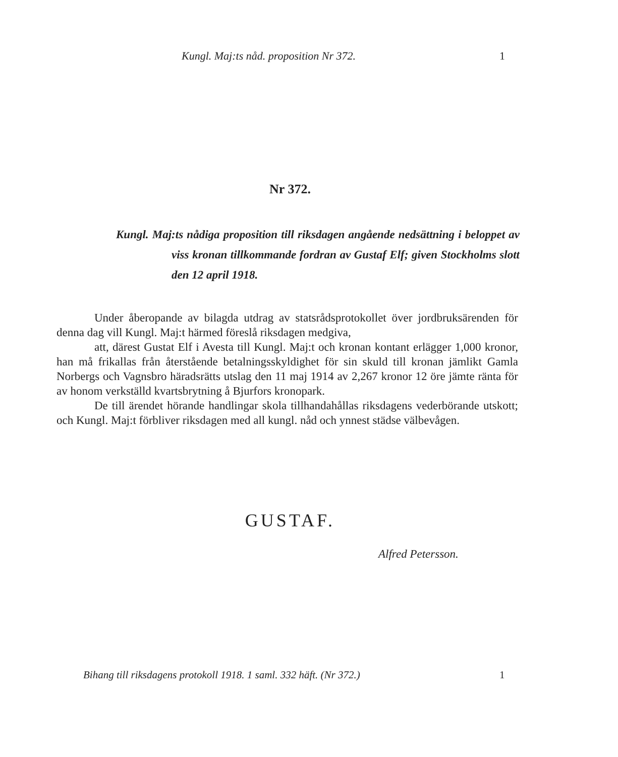Kungl. Maj:ts nåd. proposition Nr 372. 1
Nr 372.
Kungl. Maj:ts nådiga proposition till riksdagen angående nedsättning i beloppet av viss kronan tillkommande fordran av Gustaf Elf; given Stockholms slott den 12 april 1918.
Under åberopande av bilagda utdrag av statsrådsprotokollet över jordbruksärenden för denna dag vill Kungl. Maj:t härmed föreslå riksdagen medgiva,
att, därest Gustat Elf i Avesta till Kungl. Maj:t och kronan kontant erlägger 1,000 kronor, han må frikallas från återstående betalningsskyldighet för sin skuld till kronan jämlikt Gamla Norbergs och Vagnsbro häradsrätts utslag den 11 maj 1914 av 2,267 kronor 12 öre jämte ränta för av honom verkställd kvartsbrytning å Bjurfors kronopark.
De till ärendet hörande handlingar skola tillhandahållas riksdagens vederbörande utskott; och Kungl. Maj:t förbliver riksdagen med all kungl. nåd och ynnest städse välbevågen.
GUSTAF.
Alfred Petersson.
Bihang till riksdagens protokoll 1918. 1 saml. 332 häft. (Nr 372.) 1